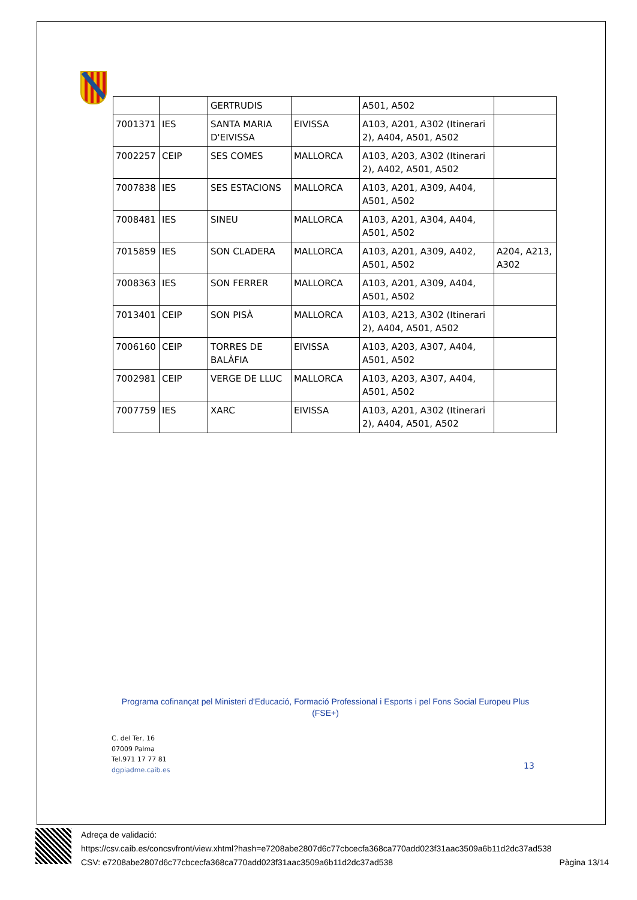| | | GERTRUDIS | | A501, A502 | |
| 7001371 | IES | SANTA MARIA D'EIVISSA | EIVISSA | A103, A201, A302 (Itinerari 2), A404, A501, A502 | |
| 7002257 | CEIP | SES COMES | MALLORCA | A103, A203, A302 (Itinerari 2), A402, A501, A502 | |
| 7007838 | IES | SES ESTACIONS | MALLORCA | A103, A201, A309, A404, A501, A502 | |
| 7008481 | IES | SINEU | MALLORCA | A103, A201, A304, A404, A501, A502 | |
| 7015859 | IES | SON CLADERA | MALLORCA | A103, A201, A309, A402, A501, A502 | A204, A213, A302 |
| 7008363 | IES | SON FERRER | MALLORCA | A103, A201, A309, A404, A501, A502 | |
| 7013401 | CEIP | SON PISÀ | MALLORCA | A103, A213, A302 (Itinerari 2), A404, A501, A502 | |
| 7006160 | CEIP | TORRES DE BALÀFIA | EIVISSA | A103, A203, A307, A404, A501, A502 | |
| 7002981 | CEIP | VERGE DE LLUC | MALLORCA | A103, A203, A307, A404, A501, A502 | |
| 7007759 | IES | XARC | EIVISSA | A103, A201, A302 (Itinerari 2), A404, A501, A502 | |
Programa cofinançat pel Ministeri d'Educació, Formació Professional i Esports i pel Fons Social Europeu Plus (FSE+)
C. del Ter, 16
07009 Palma
Tel.971 17 77 81
dgpiadme.caib.es
13
Adreça de validació:
https://csv.caib.es/concsvfront/view.xhtml?hash=e7208abe2807d6c77cbcecfa368ca770add023f31aac3509a6b11d2dc37ad538
Pàgina 13/14 CSV: e7208abe2807d6c77cbcecfa368ca770add023f31aac3509a6b11d2dc37ad538